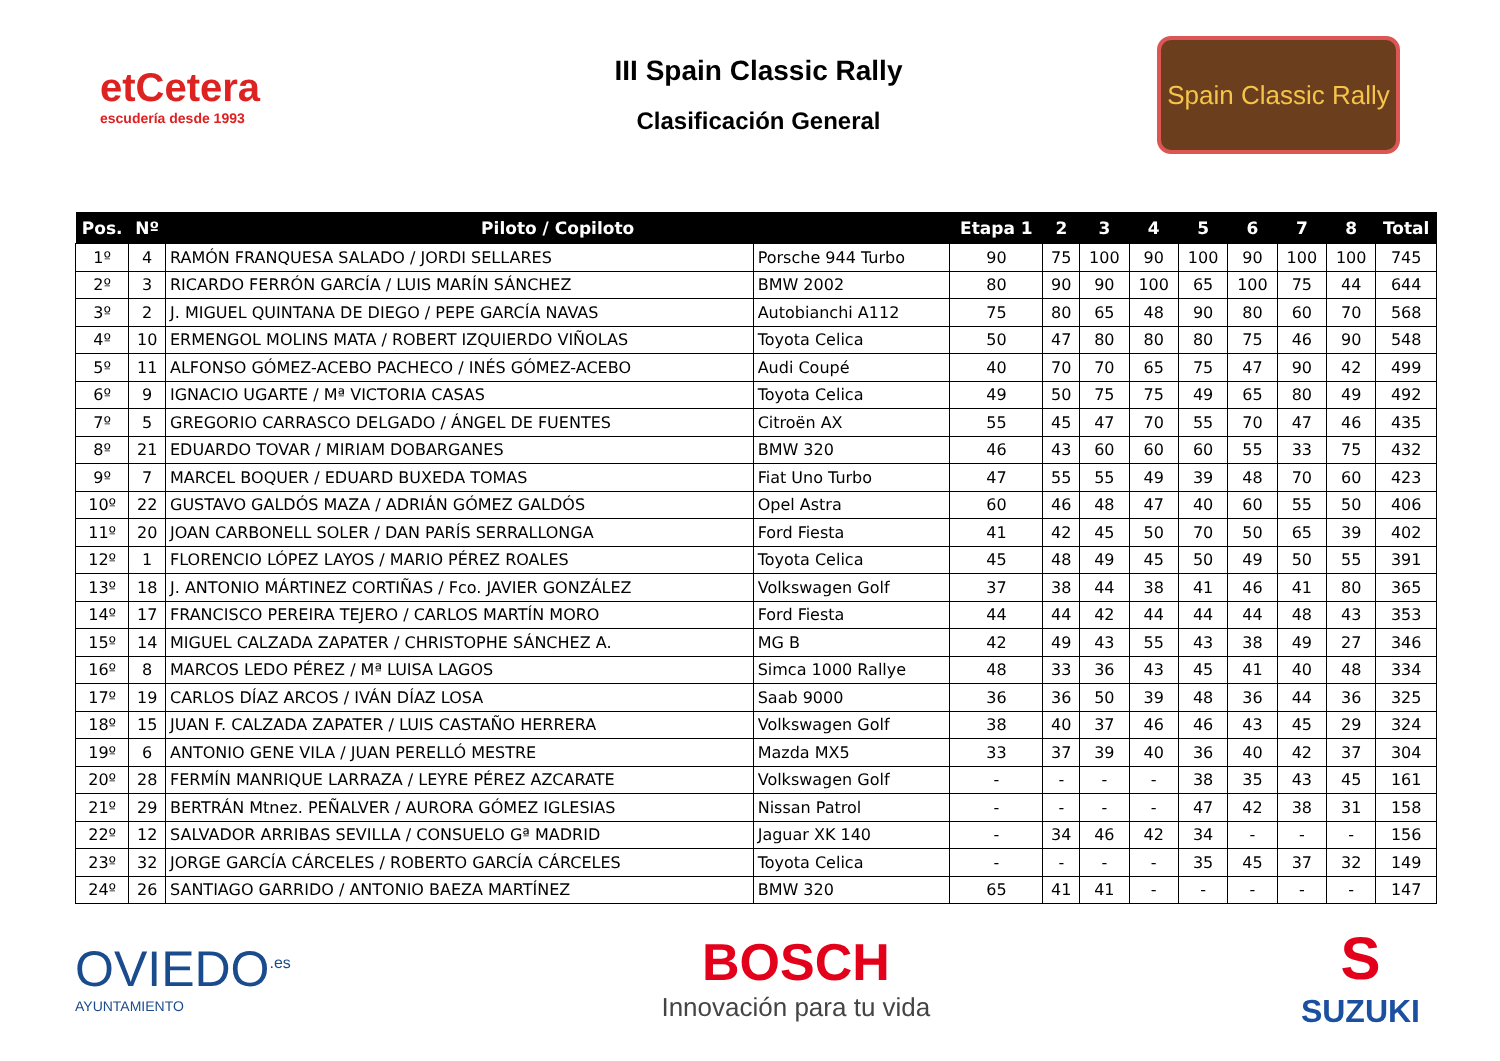etCetera
escudería desde 1993
III Spain Classic Rally
Clasificación General
Spain Classic Rally
| Pos. | Nº | Piloto / Copiloto | | Etapa 1 | 2 | 3 | 4 | 5 | 6 | 7 | 8 | Total |
| --- | --- | --- | --- | --- | --- | --- | --- | --- | --- | --- | --- | --- |
| 1º | 4 | RAMÓN FRANQUESA SALADO / JORDI SELLARES | Porsche 944 Turbo | 90 | 75 | 100 | 90 | 100 | 90 | 100 | 100 | 745 |
| 2º | 3 | RICARDO FERRÓN GARCÍA / LUIS MARÍN SÁNCHEZ | BMW 2002 | 80 | 90 | 90 | 100 | 65 | 100 | 75 | 44 | 644 |
| 3º | 2 | J. MIGUEL QUINTANA DE DIEGO / PEPE GARCÍA NAVAS | Autobianchi A112 | 75 | 80 | 65 | 48 | 90 | 80 | 60 | 70 | 568 |
| 4º | 10 | ERMENGOL MOLINS MATA / ROBERT IZQUIERDO VIÑOLAS | Toyota Celica | 50 | 47 | 80 | 80 | 80 | 75 | 46 | 90 | 548 |
| 5º | 11 | ALFONSO GÓMEZ-ACEBO PACHECO / INÉS GÓMEZ-ACEBO | Audi Coupé | 40 | 70 | 70 | 65 | 75 | 47 | 90 | 42 | 499 |
| 6º | 9 | IGNACIO UGARTE / Mª VICTORIA CASAS | Toyota Celica | 49 | 50 | 75 | 75 | 49 | 65 | 80 | 49 | 492 |
| 7º | 5 | GREGORIO CARRASCO DELGADO / ÁNGEL DE FUENTES | Citroën AX | 55 | 45 | 47 | 70 | 55 | 70 | 47 | 46 | 435 |
| 8º | 21 | EDUARDO TOVAR / MIRIAM DOBARGANES | BMW 320 | 46 | 43 | 60 | 60 | 60 | 55 | 33 | 75 | 432 |
| 9º | 7 | MARCEL BOQUER / EDUARD BUXEDA TOMAS | Fiat Uno Turbo | 47 | 55 | 55 | 49 | 39 | 48 | 70 | 60 | 423 |
| 10º | 22 | GUSTAVO GALDÓS MAZA / ADRIÁN GÓMEZ GALDÓS | Opel Astra | 60 | 46 | 48 | 47 | 40 | 60 | 55 | 50 | 406 |
| 11º | 20 | JOAN CARBONELL SOLER / DAN PARÍS SERRALLONGA | Ford Fiesta | 41 | 42 | 45 | 50 | 70 | 50 | 65 | 39 | 402 |
| 12º | 1 | FLORENCIO LÓPEZ LAYOS / MARIO PÉREZ ROALES | Toyota Celica | 45 | 48 | 49 | 45 | 50 | 49 | 50 | 55 | 391 |
| 13º | 18 | J. ANTONIO MÁRTINEZ CORTIÑAS / Fco. JAVIER GONZÁLEZ | Volkswagen Golf | 37 | 38 | 44 | 38 | 41 | 46 | 41 | 80 | 365 |
| 14º | 17 | FRANCISCO PEREIRA TEJERO / CARLOS MARTÍN MORO | Ford Fiesta | 44 | 44 | 42 | 44 | 44 | 44 | 48 | 43 | 353 |
| 15º | 14 | MIGUEL CALZADA ZAPATER / CHRISTOPHE SÁNCHEZ A. | MG B | 42 | 49 | 43 | 55 | 43 | 38 | 49 | 27 | 346 |
| 16º | 8 | MARCOS LEDO PÉREZ / Mª LUISA LAGOS | Simca 1000 Rallye | 48 | 33 | 36 | 43 | 45 | 41 | 40 | 48 | 334 |
| 17º | 19 | CARLOS DÍAZ ARCOS / IVÁN DÍAZ LOSA | Saab 9000 | 36 | 36 | 50 | 39 | 48 | 36 | 44 | 36 | 325 |
| 18º | 15 | JUAN F. CALZADA ZAPATER / LUIS CASTAÑO HERRERA | Volkswagen Golf | 38 | 40 | 37 | 46 | 46 | 43 | 45 | 29 | 324 |
| 19º | 6 | ANTONIO GENE VILA / JUAN PERELLÓ MESTRE | Mazda MX5 | 33 | 37 | 39 | 40 | 36 | 40 | 42 | 37 | 304 |
| 20º | 28 | FERMÍN MANRIQUE LARRAZA / LEYRE PÉREZ AZCARATE | Volkswagen Golf | - | - | - | - | 38 | 35 | 43 | 45 | 161 |
| 21º | 29 | BERTRÁN Mtnez. PEÑALVER / AURORA GÓMEZ IGLESIAS | Nissan Patrol | - | - | - | - | 47 | 42 | 38 | 31 | 158 |
| 22º | 12 | SALVADOR ARRIBAS SEVILLA / CONSUELO Gª MADRID | Jaguar XK 140 | - | 34 | 46 | 42 | 34 | - | - | - | 156 |
| 23º | 32 | JORGE GARCÍA CÁRCELES / ROBERTO GARCÍA CÁRCELES | Toyota Celica | - | - | - | - | 35 | 45 | 37 | 32 | 149 |
| 24º | 26 | SANTIAGO GARRIDO / ANTONIO BAEZA MARTÍNEZ | BMW 320 | 65 | 41 | 41 | - | - | - | - | - | 147 |
OVIEDO<sup>.es</sup>
AYUNTAMIENTO
BOSCH
Innovación para tu vida
S
SUZUKI